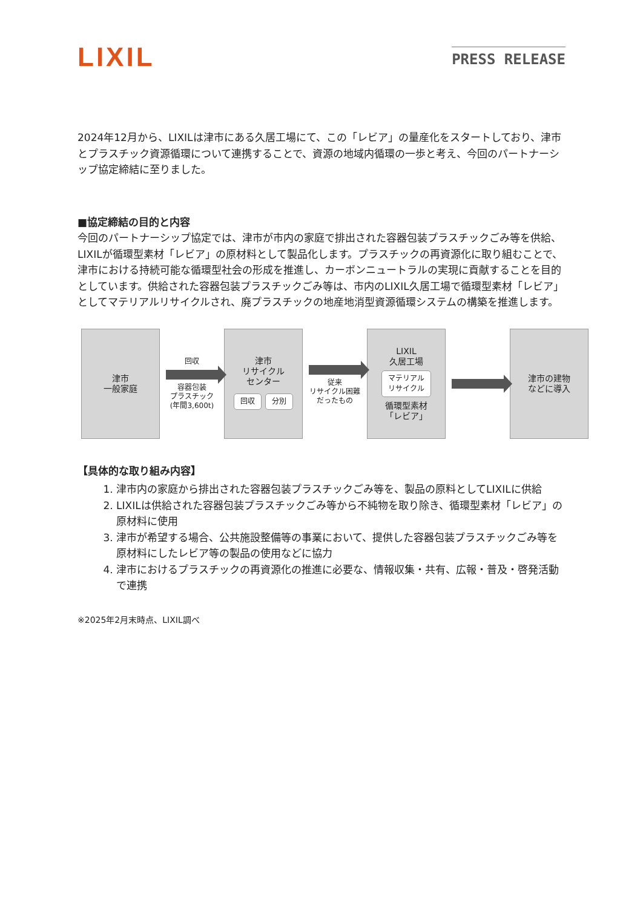LIXIL
PRESS RELEASE
2024年12月から、LIXILは津市にある久居工場にて、この「レビア」の量産化をスタートしており、津市とプラスチック資源循環について連携することで、資源の地域内循環の一歩と考え、今回のパートナーシップ協定締結に至りました。
■協定締結の目的と内容
今回のパートナーシップ協定では、津市が市内の家庭で排出された容器包装プラスチックごみ等を供給、LIXILが循環型素材「レビア」の原材料として製品化します。プラスチックの再資源化に取り組むことで、津市における持続可能な循環型社会の形成を推進し、カーボンニュートラルの実現に貢献することを目的としています。供給された容器包装プラスチックごみ等は、市内のLIXIL久居工場で循環型素材「レビア」としてマテリアルリサイクルされ、廃プラスチックの地産地消型資源循環システムの構築を推進します。
津市
一般家庭
回収
容器包装
プラスチック
(年間3,600t)
津市
リサイクル
センター
回収 分別
従来
リサイクル困難
だったもの
LIXIL
久居工場
マテリアル
リサイクル
循環型素材
「レビア」
津市の建物
などに導入
【具体的な取り組み内容】
1. 津市内の家庭から排出された容器包装プラスチックごみ等を、製品の原料としてLIXILに供給
2. LIXILは供給された容器包装プラスチックごみ等から不純物を取り除き、循環型素材「レビア」の原材料に使用
3. 津市が希望する場合、公共施設整備等の事業において、提供した容器包装プラスチックごみ等を原材料にしたレビア等の製品の使用などに協力
4. 津市におけるプラスチックの再資源化の推進に必要な、情報収集・共有、広報・普及・啓発活動で連携
※2025年2月末時点、LIXIL調べ